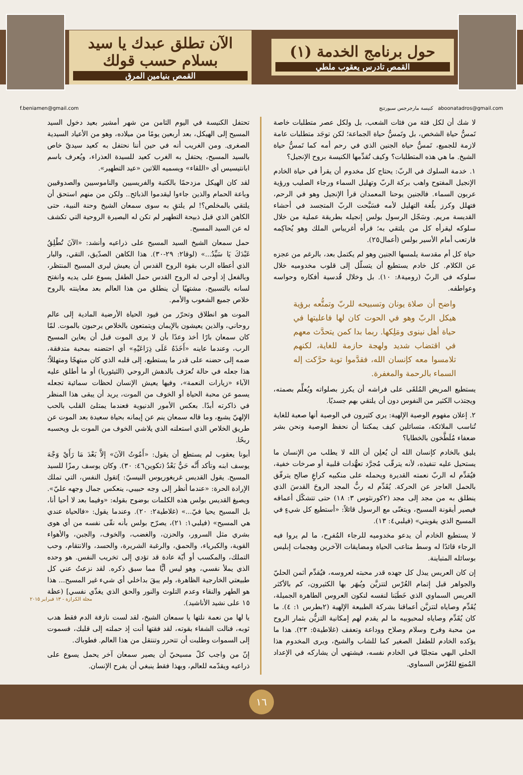حول برنامج الخدمة (١)
القمص تادرس يعقوب ملطي
الآن تطلق عبدك يا سيد بسلام حسب قولك
القمص بنيامين المرق
f.beniamen@gmail.com كنيسة مارجرجس سبورتنج aboonatadros@gmail.com
لا شك أن لكل فئة من فئات الشعب، بل ولكل عصر متطلبات خاصة تَمسُّ حياة الشخص، بل وتَمسُّ حياة الجماعة؛ لكن توجَد متطلبات عامة لازمة للجميع، تَمسُّ حياة الجنين الذي في رحم أمه كما تَمسُّ حياة الشيخ. ما هي هذه المتطلبات؟ وكيف تُقدِّمها الكنيسة بروح الإنجيل؟
١. خدمة السلوك في الربّ: يحتاج كل مخدوم أن يقرأ في حياة الخادم الإنجيل المفتوح واهب بركة الربّ وتهليل السماء ورجاء الصليب ورؤية عربون السماء. فالجنين يوحنا المعمدان قرأ الإنجيل وهو في الرحم، فتهلل وكرز بلُغة التهليل لأمه فسَبَّحت الربّ المتجسد في أحشاء القديسة مريم. وسَجّل الرسول بولس إنجيله بطريقة عملية من خلال سلوكه ليقرأه كل من يلتقي به؛ قرأه أغريباس الملك وهو يُحاكِمه فارتعب أمام الأسير بولس (أعمال٢٥).
حياة كل أم مقدسة يلمسها الجنين وهو لم يكتمل بعد، بالرغم من عجزه عن الكلام. كل خادم يستطيع أن يتسلّل إلى قلوب مخدوميه خلال سلوكه في الربّ (رومية٨: ١٠). بل وخلال قُدسية أفكاره وحواسه وعواطفه.
واضح أن صلاة يونان وتسبيحه للربّ وتمتُّعه برؤية هيكل الربّ وهو في الحوت كان لها فاعليتها في حياة أهل نينوى ومَلِكها. ربما بدا كمن يتحدَّث معهم في اقتضاب شديد ولهجة حازمة للغاية، لكنهم تلامسوا معه كإنسان الله، فقدَّموا توبة حرَّكت إله السماء بالرحمة والمغفرة.
يستطيع المريض المُلقَى على فراشه أن يكرز بصلواته ويُعلِّم بصمته، ويجتذب الكثير من النفوس دون أن يلتقي بهم جسديًا.
٢. إعلان مفهوم الوصية الإلهية: يري كثيرون في الوصية أنها صعبة للغاية تُناسب الملائكة، متسائلين كيف يمكننا أن نحفظ الوصية ونحن بشر ضعفاء مُلَطَّخون بالخطايا؟
يليق بالخادم كإنسان الله أن يُعلِن أن الله لا يطلب من الإنسان ما يستحيل عليه تنفيذه، لأنه يترقّب مُجرَّد تعهُّدات قلبية أو صرخات خفية، فيُقدِّم له الربّ نعمته القديرة ويحمله على منكبيه كراعٍ صالح يترفّق بالحمل العاجز عن الحركة. يُقَدِّم له ربُّ المجد الروحَ القدسَ الذي ينطلق به من مجد إلى مجد (٢كورنثوس ٣: ١٨) حتى تتشكّل أعماقه فيصير أيقونة المسيح، ويتغنّى مع الرسول قائلاً: «أستطيع كل شيءٍ في المسيح الذي يقويني» (فيلبي٤: ١٣).
لا يستطيع الخادم أن يدعو مخدوميه للرجاء المُفرِح، ما لم يروا فيه الرجاء قائدًا له وسط متاعب الحياة ومضايقات الآخرين وهجمات إبليس بوسائله المتباينة.
إن كان العريس يبذل كل جهده قدر محبته لعروسه، فيُقدِّم أثمن الحليّ والجواهر قبل إتمام العُرْس لتتزيَّن ويُبهَر بها الكثيرون، كم بالأكثر العريس السماوي الذي خَطَبَنا لنفسه لنكون العروس الطاهرة الجميلة، يُقَدِّم وصاياه لتتزيَّن أعماقنا بشركة الطبيعة الإلهية (٢بطرس ١: ٤). ما كان يُقَدِّم وصاياه لمحبوبيه ما لم يقدم لهم إمكانية التزيُّن بثمار الروح من محبة وفرح وسلام وصلاح ووداعة وتعفف (غلاطية٥: ٢٣). هذا ما يؤكده الخادم للطفل الصغير كما للشاب والشيخ، ويرى المخدوم هذا الحلي البهي متجليًا في الخادم نفسه، فيشتهي أن يشاركه في الإعداد المُمتِع للعُرْس السماوي.
تحتفل الكنيسة في اليوم الثامن من شهر أمشير بعيد دخول السيد المسيح إلى الهيكل، بعد أربعين يومًا من ميلاده، وهو من الأعياد السيدية الصغرى. ومن الغريب أنه في حين أننا نحتفل به كعيد سيديّ خاص بالسيد المسيح، يحتفل به الغرب كعيد للسيدة العذراء، ويُعرف باسم ابانتيسيس أي «اللقاء» ويسميه اللاتين «عيد التطهير».
لقد كان الهيكل مزدحمًا بالكتبة والفريسيين والناموسيين والصدوقيين وباعة الحمام والذين جاءوا ليقدموا الذبائح.. ولكن من منهم استحق أن يلتقي بالمخلص؟! لم يلتقِ به سوى سمعان الشيخ وحنة النبية، حتى الكاهن الذي قبل ذبيحة التطهير لم تكن له البصيرة الروحية التي تكشف له عن السيد المسيح.
حمل سمعان الشيخ السيد المسيح على ذراعيه وأنشد: «الآنَ تُطْلِقُ عَبْدَكَ يَا سَيِّدُ...» (لوقا٢: ٢٩-٣٠). هذا الكاهن الصدّيق، التقي، والبار الذي أعطاه الرب بقوة الروح القدس أن يعيش ليرى المسيح المنتظر، وبالفعل إذ أوحى له الروح القدس حمل الطفل يسوع على يديه وانفتح لسانه بالتسبيح، مشتهيًا أن ينطلق من هذا العالم بعد معاينته بالروح خلاص جميع الشعوب والأمم.
الموت هو انطلاق وتحرّر من قيود الحياة الأرضية المادية إلى عالم روحاني، والذين يعيشون بالإيمان ويتمتعون بالخلاص يرحبون بالموت. لمّا كان سمعان بارًا أخذ وعدًا بأن لا يرى الموت قبل أن يعاين المسيح الرب، وعندما عاينه «أَخَذَهُ عَلَى ذِرَاعَيْهِ» أي احتضنه بمحبة متدفقة، ضمه إلى حضنه على قدر ما يستطيع، إلى قلبه الذي كان مبتهجًا ومتهللاً؛ هذا جعله في حالة تُعرَف بالدهش الروحي (الثيئوريا) أو ما أطلق عليه الآباء «زيارات النعمة»، وفيها يعيش الإنسان لحظات سمائية تجعله يسمو عن محبة الحياة أو الخوف من الموت، يريد أن يبقى هذا المنظر في ذاكرته أبدًا. بعكس الأمور الدنيوية فعندما يمتلئ القلب بالحب الإلهيّ يشبع، وما قاله سمعان ينم عن إيمانه بحياة سعيدة بعد الموت عن طريق الخلاص الذي استعلنه الذي يلاشي الخوف من الموت بل ويحسبه ربحًا.
أبونا يعقوب لم يستطع أن يقول: «أَمُوتُ الآنَ» إلاَّ بَعْدَ مَا رَأَيْ وَجْهَ يوسف ابنه وتأكد أَنَّه حَيٌّ بَعْدُ (تكوين٤٦: ٣٠). وكان يوسف رمزًا للسيد المسيح. يقول القديس غريغوريوس النيسيّ: ]تقول النفس، التي تملك الإرادة الحرة: «عندما أنظر إلى وجه حبيبي، ينعكس جمال وجهه عليّ». ويصيغ القديس بولس هذه الكلمات بوضوح بقوله: «وفيما بعد لا أحيا أنا، بل المسيح يحيا فيّ...» (غلاطية٢: ٢٠). وعندما يقول: «فالحياة عندي هي المسيح» (فيلبي١: ٢١)، يصرّح بولس بأنه نقّى نفسه من أي هوى بشري مثل السرور، والحزن، والغضب، والخوف، والجبن، والأهواء القوية، والكبرياء، والحمق، والرغبة الشريرة، والحسد، والانتقام، وحب التملك، والمكسب أو أيّة عادة قد تؤدي إلى تخريب النفس. هو وحده الذي يملأ نفسي، وهو ليس أيًّا مما سبق ذكره. لقد نزعتُ عني كل طبيعتي الخارجية الظاهرة، ولم يبقَ بداخلي أي شيء غير المسيح... هذا هو الطهر والنقاء وعدم التلوث والنور والحق الذي يغذّي نفسي] (عظة ١٥ على نشيد الأناشيد).
يا لها من نعمة نلتها يا سمعان الشيخ، لقد لست نازفة الدم فقط هدب ثوبه، فنالت الشفاء بقوته، لقد فقتها أنت إذ حملته إلى قلبك، فسموت إلى السموات وطلبت أن تتحرر وتنتقل من هذا العالم. فطوباك.
إنّ من واجب كلّ مسيحيّ أن يصير سمعان آخر يحمل يسوع على ذراعيه ويقدّمه للعالم، وبهذا فقط ينبغي أن يفرح الإنسان.
مجلة الكرازة - ١٣ فبراير ٢٠١٥
١٦